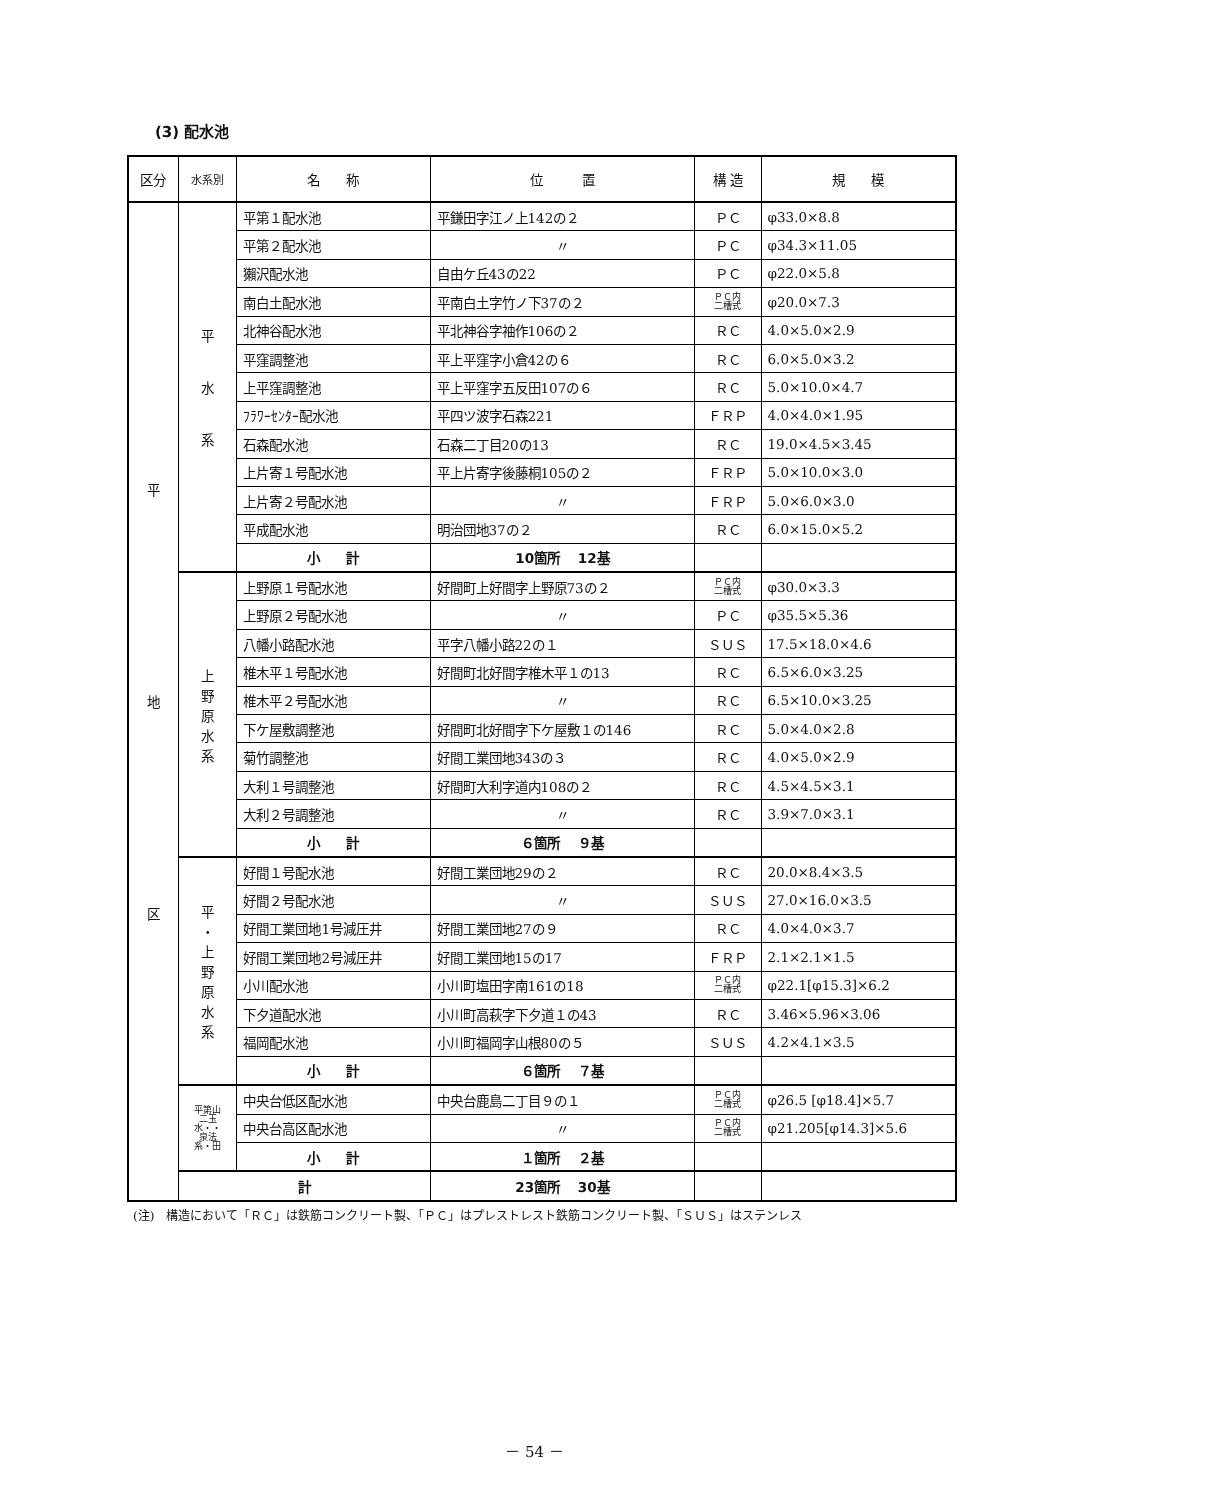(3) 配水池
| 区分 | 水系別 | 名 称 | 位 置 | 構 造 | 規 模 |
| --- | --- | --- | --- | --- | --- |
| 平 地 区 | 平 水 系 | 平第１配水池 | 平鎌田字江ノ上142の２ | ＰＣ | φ33.0×8.8 |
| | | 平第２配水池 | 〃 | ＰＣ | φ34.3×11.05 |
| | | 獺沢配水池 | 自由ケ丘43の22 | ＰＣ | φ22.0×5.8 |
| | | 南白土配水池 | 平南白土字竹ノ下37の２ | ＰＣ内 二槽式 | φ20.0×7.3 |
| | | 北神谷配水池 | 平北神谷字袖作106の２ | ＲＣ | 4.0×5.0×2.9 |
| | | 平窪調整池 | 平上平窪字小倉42の６ | ＲＣ | 6.0×5.0×3.2 |
| | | 上平窪調整池 | 平上平窪字五反田107の６ | ＲＣ | 5.0×10.0×4.7 |
| | | ﾌﾗﾜｰｾﾝﾀｰ配水池 | 平四ツ波字石森221 | ＦＲＰ | 4.0×4.0×1.95 |
| | | 石森配水池 | 石森二丁目20の13 | ＲＣ | 19.0×4.5×3.45 |
| | | 上片寄１号配水池 | 平上片寄字後藤桐105の２ | ＦＲＰ | 5.0×10.0×3.0 |
| | | 上片寄２号配水池 | 〃 | ＦＲＰ | 5.0×6.0×3.0 |
| | | 平成配水池 | 明治団地37の２ | ＲＣ | 6.0×15.0×5.2 |
| | | 小 計 | 10箇所 12基 | | |
| | 上 野 原 水 系 | 上野原１号配水池 | 好間町上好間字上野原73の２ | ＰＣ内 二槽式 | φ30.0×3.3 |
| | | 上野原２号配水池 | 〃 | ＰＣ | φ35.5×5.36 |
| | | 八幡小路配水池 | 平字八幡小路22の１ | ＳＵＳ | 17.5×18.0×4.6 |
| | | 椎木平１号配水池 | 好間町北好間字椎木平１の13 | ＲＣ | 6.5×6.0×3.25 |
| | | 椎木平２号配水池 | 〃 | ＲＣ | 6.5×10.0×3.25 |
| | | 下ケ屋敷調整池 | 好間町北好間字下ケ屋敷１の146 | ＲＣ | 5.0×4.0×2.8 |
| | | 菊竹調整池 | 好間工業団地343の３ | ＲＣ | 4.0×5.0×2.9 |
| | | 大利１号調整池 | 好間町大利字道内108の２ | ＲＣ | 4.5×4.5×3.1 |
| | | 大利２号調整池 | 〃 | ＲＣ | 3.9×7.0×3.1 |
| | | 小 計 | ６箇所 ９基 | | |
| | 平 ・ 上 野 原 水 系 | 好間１号配水池 | 好間工業団地29の２ | ＲＣ | 20.0×8.4×3.5 |
| | | 好間２号配水池 | 〃 | ＳＵＳ | 27.0×16.0×3.5 |
| | | 好間工業団地1号減圧井 | 好間工業団地27の９ | ＲＣ | 4.0×4.0×3.7 |
| | | 好間工業団地2号減圧井 | 好間工業団地15の17 | ＦＲＰ | 2.1×2.1×1.5 |
| | | 小川配水池 | 小川町塩田字南161の18 | ＰＣ内 二槽式 | φ22.1[φ15.3]×6.2 |
| | | 下夕道配水池 | 小川町高萩字下夕道１の43 | ＲＣ | 3.46×5.96×3.06 |
| | | 福岡配水池 | 小川町福岡字山根80の５ | ＳＵＳ | 4.2×4.1×3.5 |
| | | 小 計 | ６箇所 ７基 | | |
| | 平第山 二玉 水・・ 泉法 系・田 | 中央台低区配水池 | 中央台鹿島二丁目９の１ | ＰＣ内 二槽式 | φ26.5 [φ18.4]×5.7 |
| | | 中央台高区配水池 | 〃 | ＰＣ内 二槽式 | φ21.205[φ14.3]×5.6 |
| | | 小 計 | １箇所 ２基 | | |
| | 計 | | 23箇所 30基 | | |
(注)　構造において「ＲＣ」は鉄筋コンクリート製、「ＰＣ」はプレストレスト鉄筋コンクリート製、「ＳＵＳ」はステンレス
－ 54 －